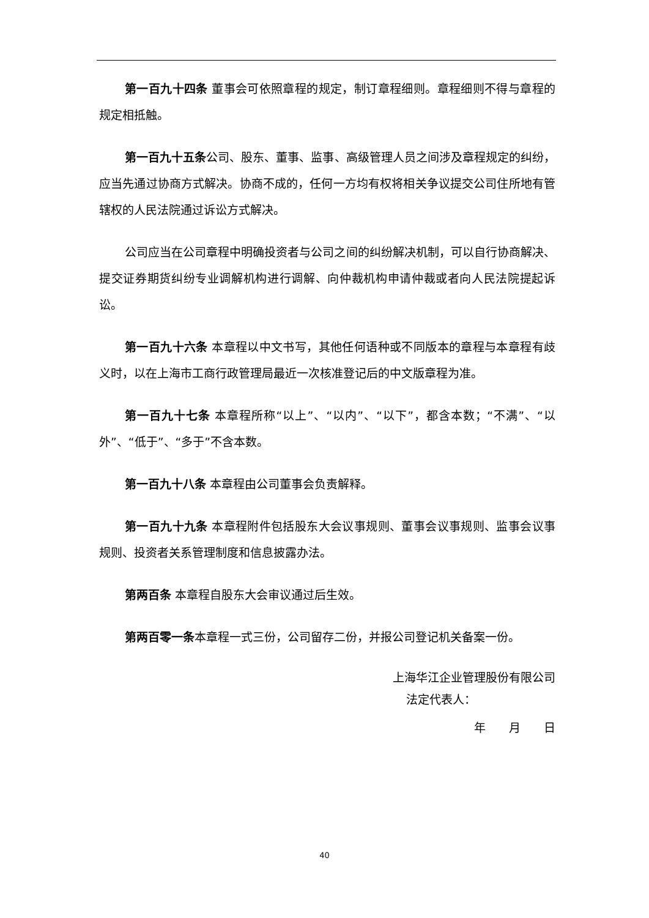第一百九十四条 董事会可依照章程的规定，制订章程细则。章程细则不得与章程的规定相抵触。
第一百九十五条公司、股东、董事、监事、高级管理人员之间涉及章程规定的纠纷，应当先通过协商方式解决。协商不成的，任何一方均有权将相关争议提交公司住所地有管辖权的人民法院通过诉讼方式解决。
公司应当在公司章程中明确投资者与公司之间的纠纷解决机制，可以自行协商解决、提交证券期货纠纷专业调解机构进行调解、向仲裁机构申请仲裁或者向人民法院提起诉讼。
第一百九十六条 本章程以中文书写，其他任何语种或不同版本的章程与本章程有歧义时，以在上海市工商行政管理局最近一次核准登记后的中文版章程为准。
第一百九十七条 本章程所称“以上”、“以内”、“以下”，都含本数；“不满”、“以外”、“低于”、“多于”不含本数。
第一百九十八条 本章程由公司董事会负责解释。
第一百九十九条 本章程附件包括股东大会议事规则、董事会议事规则、监事会议事规则、投资者关系管理制度和信息披露办法。
第两百条 本章程自股东大会审议通过后生效。
第两百零一条本章程一式三份，公司留存二份，并报公司登记机关备案一份。
上海华江企业管理股份有限公司
法定代表人：
年　　月　　日
40